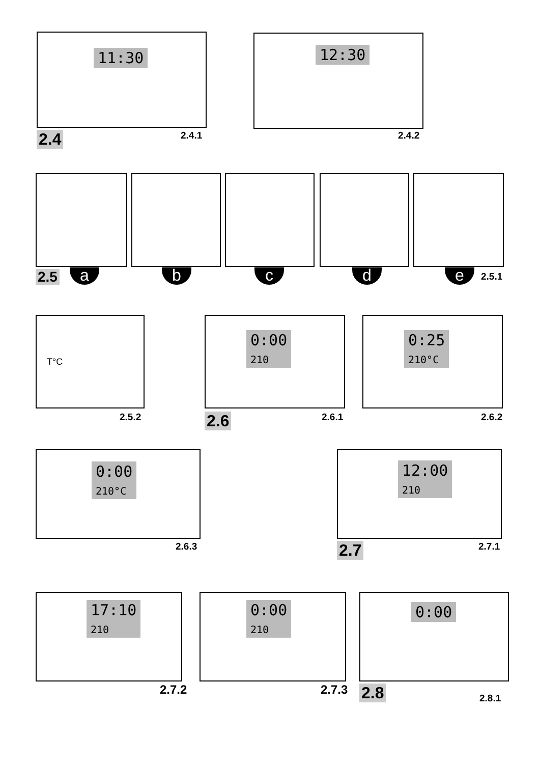11:30
2.4.1
2.4
12:30
2.4.2
2.5 a b c d e 2.5.1
T°C
2.5.2
0:00
210
2.6 2.6.1
0:25
210°C
2.6.2
0:00
210°C
2.6.3
12:00
210
2.7 2.7.1
17:10
210
2.7.2
0:00
210
2.7.3
0:00
2.8 2.8.1